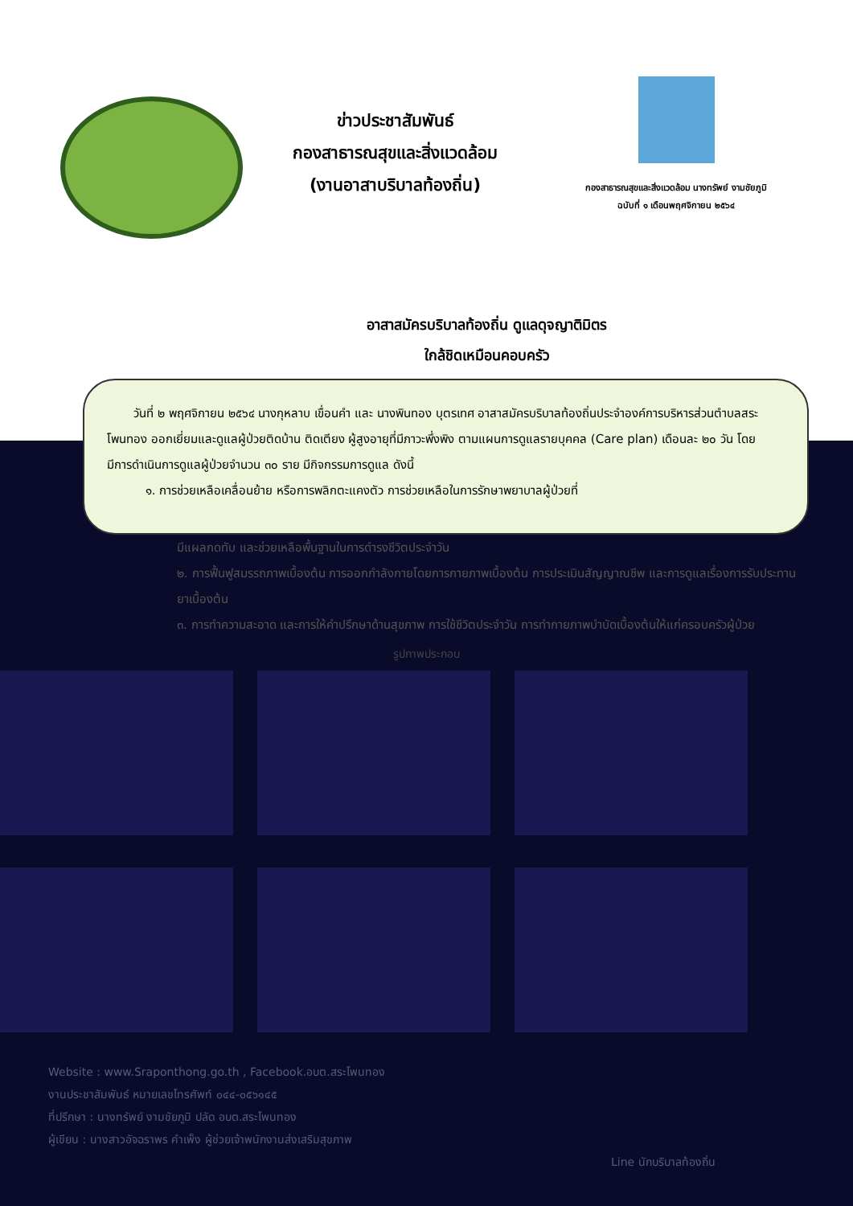ข่าวประชาสัมพันธ์
กองสาธารณสุขและสิ่งแวดล้อม
(งานอาสาบริบาลท้องถิ่น)
กองสาธารณสุขและสิ่งแวดล้อม นางทรัพย์ งามชัยภูมิ
ฉบับที่ ๑ เดือนพฤศจิกายน ๒๕๖๔
อาสาสมัครบริบาลท้องถิ่น ดูแลดุจญาติมิตร
ใกล้ชิดเหมือนคอบครัว
วันที่ ๒ พฤศจิกายน ๒๕๖๔ นางกุหลาบ เขื่อนคำ และ นางพินทอง บุตรเทศ อาสาสมัครบริบาลท้องถิ่นประจำองค์การบริหารส่วนตำบลสระโพนทอง ออกเยี่ยมและดูแลผู้ป่วยติดบ้าน ติดเตียง ผู้สูงอายุที่มีภาวะพึ่งพิง ตามแผนการดูแลรายบุคคล (Care plan) เดือนละ ๒๐ วัน โดยมีการดำเนินการดูแลผู้ป่วยจำนวน ๓๐ ราย มีกิจกรรมการดูแล ดังนี้
๑. การช่วยเหลือเคลื่อนย้าย หรือการพลิกตะแคงตัว การช่วยเหลือในการรักษาพยาบาลผู้ป่วยที่
มีแผลกดทับ และช่วยเหลือพื้นฐานในการดำรงชีวิตประจำวัน
๒. การฟื้นฟูสมรรถภาพเบื้องต้น การออกกำลังกายโดยการกายภาพเบื้องต้น การประเมินสัญญาณชีพ และการดูแลเรื่องการรับประทานยาเบื้องต้น
๓. การทำความสะอาด และการให้คำปรึกษาด้านสุขภาพ การใช้ชีวิตประจำวัน การทำกายภาพบำบัดเบื้องต้นให้แก่ครอบครัวผู้ป่วย
รูปภาพประกอบ
Website : www.Sraponthong.go.th , Facebook.อบต.สระโพนทอง
งานประชาสัมพันธ์ หมายเลขโทรศัพท์ ๐๔๔-๐๕๖๑๔๕
ที่ปรึกษา : นางทรัพย์ งามชัยภูมิ ปลัด อบต.สระโพนทอง
ผู้เขียน : นางสาวอัจฉราพร คำเพ็ง ผู้ช่วยเจ้าพนักงานส่งเสริมสุขภาพ
Line นักบริบาลท้องถิ่น